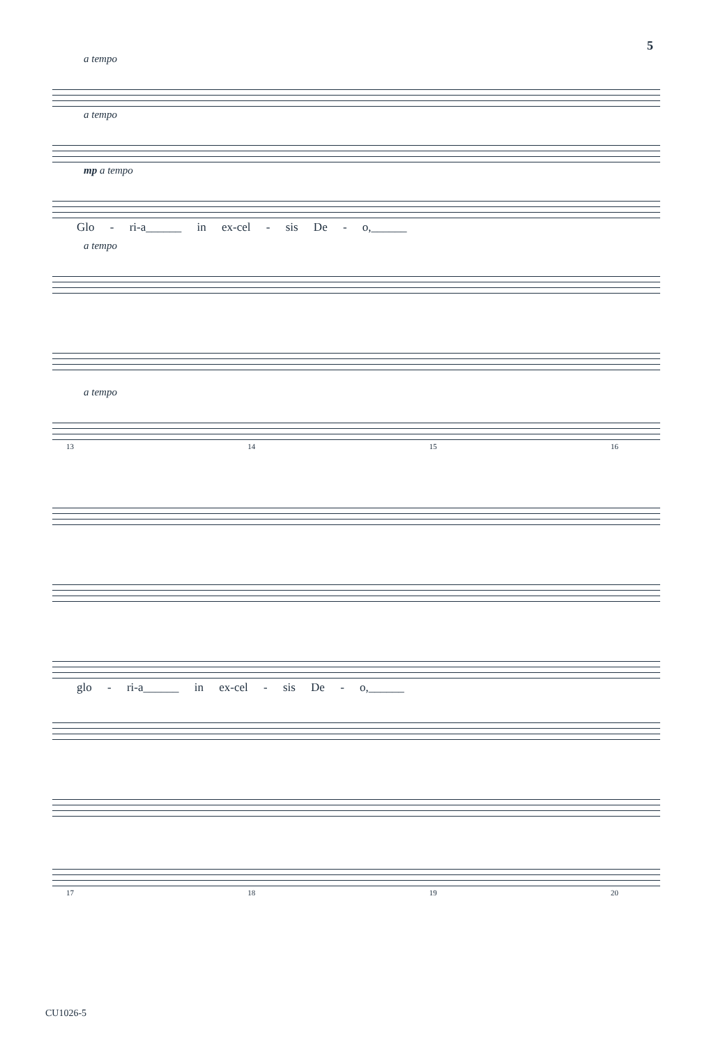5
a tempo
a tempo
mp a tempo
Glo - ri-a______ in ex-cel - sis De - o,______
a tempo
a tempo
13 14 15 16
glo - ri-a______ in ex-cel - sis De - o,______
17 18 19 20
CU1026-5